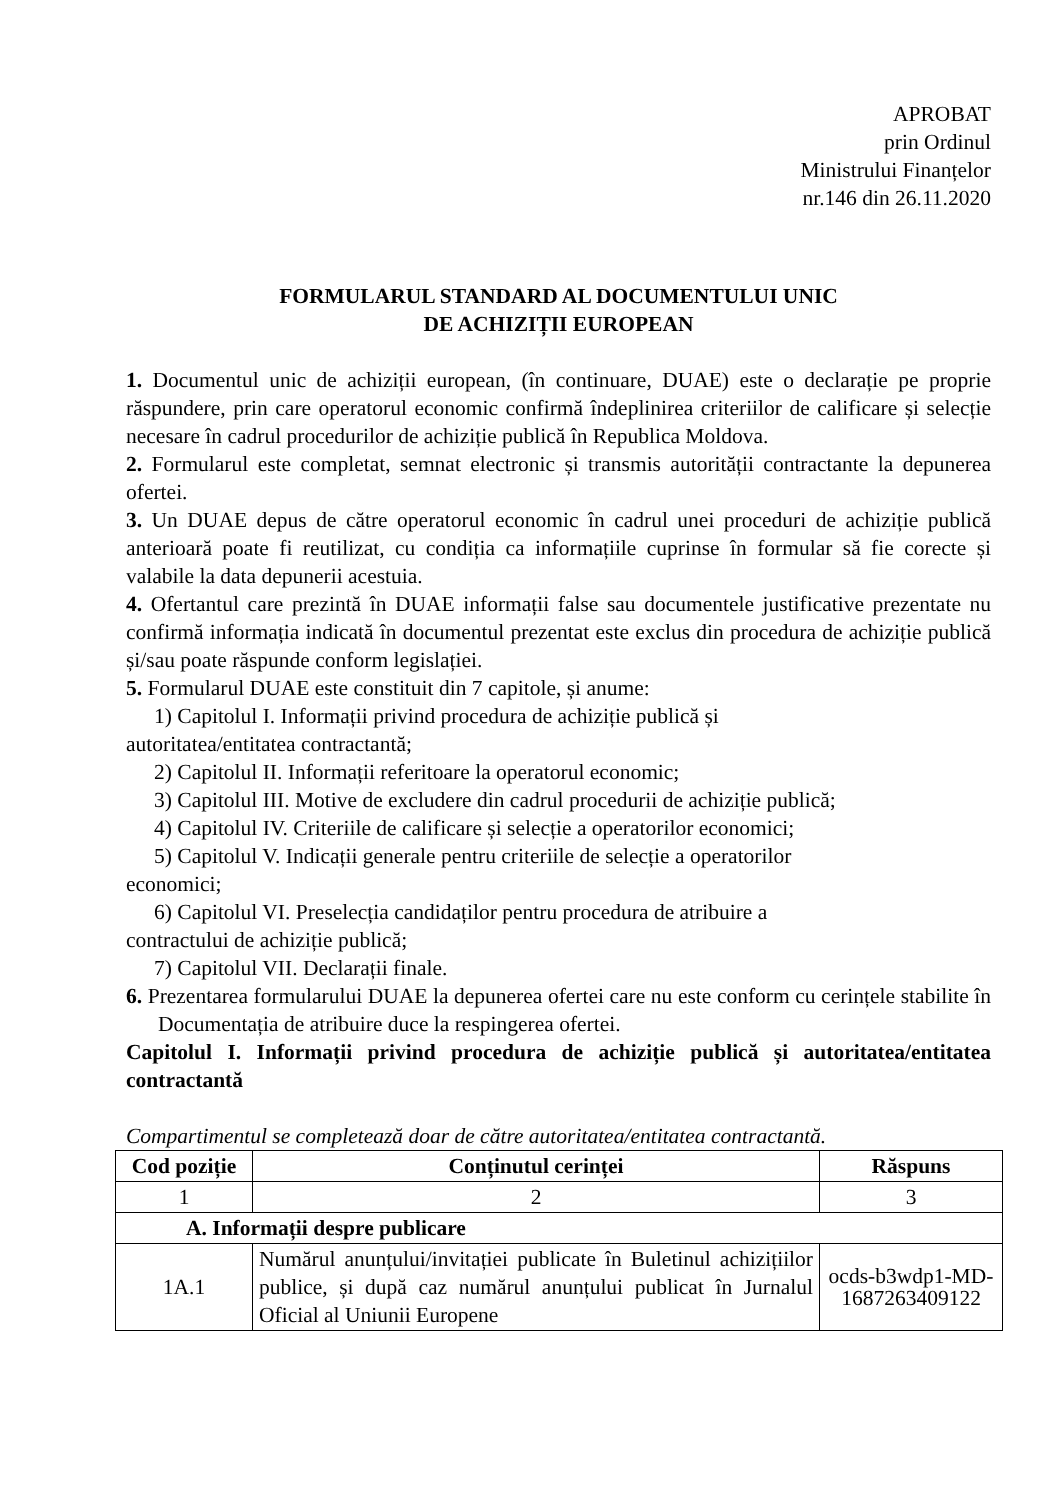APROBAT
prin Ordinul
Ministrului Finanțelor
nr.146 din 26.11.2020
FORMULARUL STANDARD AL DOCUMENTULUI UNIC
DE ACHIZIȚII EUROPEAN
1. Documentul unic de achiziții european, (în continuare, DUAE) este o declarație pe proprie răspundere, prin care operatorul economic confirmă îndeplinirea criteriilor de calificare și selecție necesare în cadrul procedurilor de achiziție publică în Republica Moldova.
2. Formularul este completat, semnat electronic și transmis autorității contractante la depunerea ofertei.
3. Un DUAE depus de către operatorul economic în cadrul unei proceduri de achiziție publică anterioară poate fi reutilizat, cu condiția ca informațiile cuprinse în formular să fie corecte și valabile la data depunerii acestuia.
4. Ofertantul care prezintă în DUAE informații false sau documentele justificative prezentate nu confirmă informația indicată în documentul prezentat este exclus din procedura de achiziție publică și/sau poate răspunde conform legislației.
5. Formularul DUAE este constituit din 7 capitole, și anume:
1) Capitolul I. Informații privind procedura de achiziție publică și
autoritatea/entitatea contractantă;
2) Capitolul II. Informații referitoare la operatorul economic;
3) Capitolul III. Motive de excludere din cadrul procedurii de achiziție publică;
4) Capitolul IV. Criteriile de calificare și selecție a operatorilor economici;
5) Capitolul V. Indicații generale pentru criteriile de selecție a operatorilor
economici;
6) Capitolul VI. Preselecția candidaților pentru procedura de atribuire a
contractului de achiziție publică;
7) Capitolul VII. Declarații finale.
6. Prezentarea formularului DUAE la depunerea ofertei care nu este conform cu cerințele stabilite în Documentația de atribuire duce la respingerea ofertei.
Capitolul I. Informații privind procedura de achiziție publică și autoritatea/entitatea contractantă
Compartimentul se completează doar de către autoritatea/entitatea contractantă.
| Cod poziție | Conținutul cerinței | Răspuns |
| --- | --- | --- |
| 1 | 2 | 3 |
| A. Informații despre publicare | | |
| 1A.1 | Numărul anunțului/invitației publicate în Buletinul achizițiilor publice, și după caz numărul anunțului publicat în Jurnalul Oficial al Uniunii Europene | ocds-b3wdp1-MD-1687263409122 |